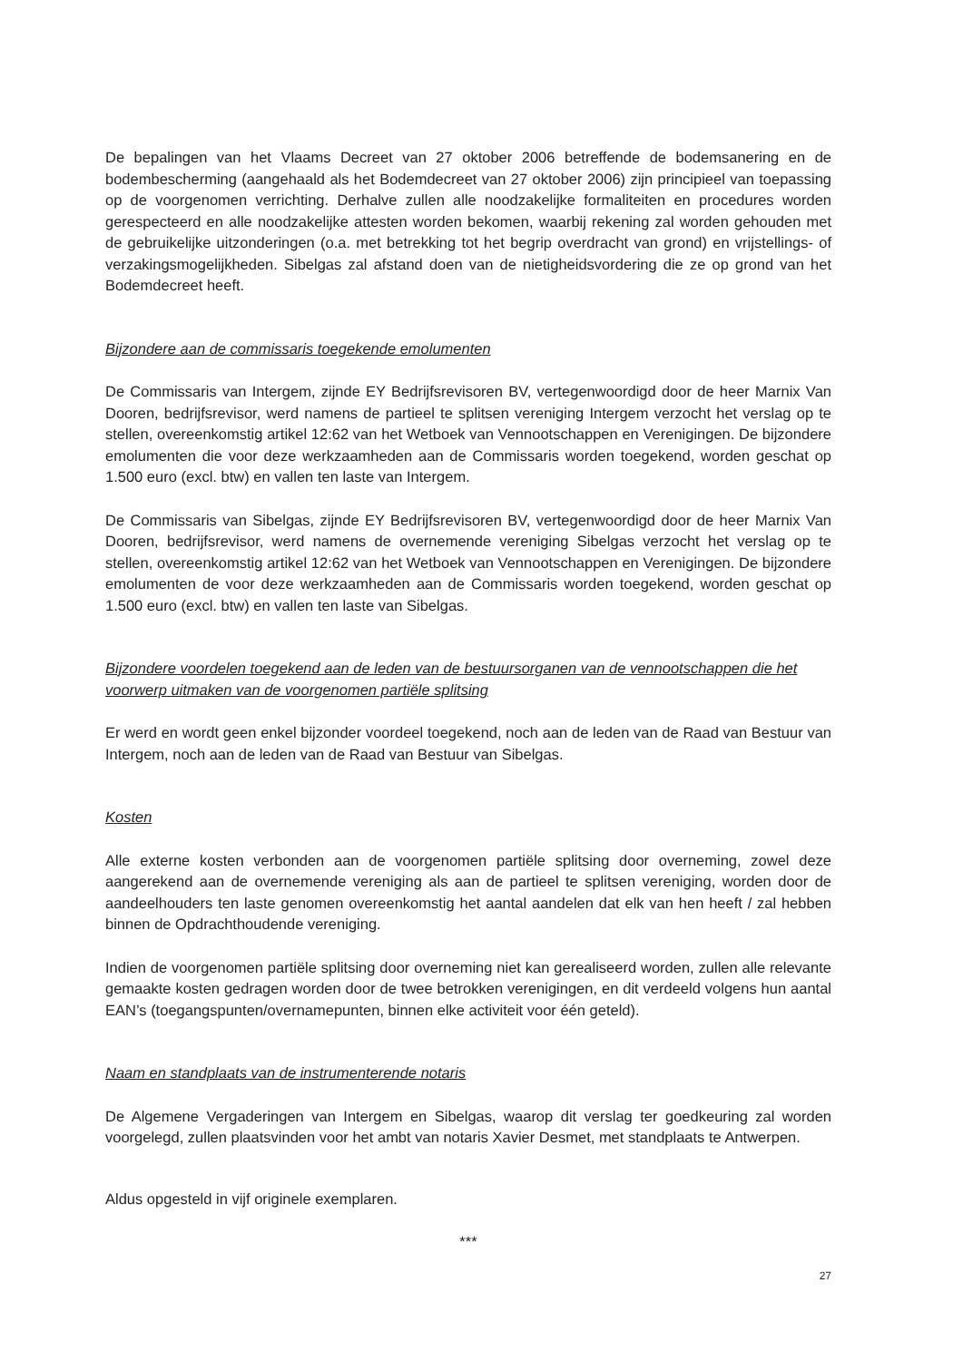De bepalingen van het Vlaams Decreet van 27 oktober 2006 betreffende de bodemsanering en de bodembescherming (aangehaald als het Bodemdecreet van 27 oktober 2006) zijn principieel van toepassing op de voorgenomen verrichting. Derhalve zullen alle noodzakelijke formaliteiten en procedures worden gerespecteerd en alle noodzakelijke attesten worden bekomen, waarbij rekening zal worden gehouden met de gebruikelijke uitzonderingen (o.a. met betrekking tot het begrip overdracht van grond) en vrijstellings- of verzakingsmogelijkheden. Sibelgas zal afstand doen van de nietigheidsvordering die ze op grond van het Bodemdecreet heeft.
Bijzondere aan de commissaris toegekende emolumenten
De Commissaris van Intergem, zijnde EY Bedrijfsrevisoren BV, vertegenwoordigd door de heer Marnix Van Dooren, bedrijfsrevisor, werd namens de partieel te splitsen vereniging Intergem verzocht het verslag op te stellen, overeenkomstig artikel 12:62 van het Wetboek van Vennootschappen en Verenigingen. De bijzondere emolumenten die voor deze werkzaamheden aan de Commissaris worden toegekend, worden geschat op 1.500 euro (excl. btw) en vallen ten laste van Intergem.
De Commissaris van Sibelgas, zijnde EY Bedrijfsrevisoren BV, vertegenwoordigd door de heer Marnix Van Dooren, bedrijfsrevisor, werd namens de overnemende vereniging Sibelgas verzocht het verslag op te stellen, overeenkomstig artikel 12:62 van het Wetboek van Vennootschappen en Verenigingen. De bijzondere emolumenten de voor deze werkzaamheden aan de Commissaris worden toegekend, worden geschat op 1.500 euro (excl. btw) en vallen ten laste van Sibelgas.
Bijzondere voordelen toegekend aan de leden van de bestuursorganen van de vennootschappen die het voorwerp uitmaken van de voorgenomen partiële splitsing
Er werd en wordt geen enkel bijzonder voordeel toegekend, noch aan de leden van de Raad van Bestuur van Intergem, noch aan de leden van de Raad van Bestuur van Sibelgas.
Kosten
Alle externe kosten verbonden aan de voorgenomen partiële splitsing door overneming, zowel deze aangerekend aan de overnemende vereniging als aan de partieel te splitsen vereniging, worden door de aandeelhouders ten laste genomen overeenkomstig het aantal aandelen dat elk van hen heeft / zal hebben binnen de Opdrachthoudende vereniging.
Indien de voorgenomen partiële splitsing door overneming niet kan gerealiseerd worden, zullen alle relevante gemaakte kosten gedragen worden door de twee betrokken verenigingen, en dit verdeeld volgens hun aantal EAN’s (toegangspunten/overnamepunten, binnen elke activiteit voor één geteld).
Naam en standplaats van de instrumenterende notaris
De Algemene Vergaderingen van Intergem en Sibelgas, waarop dit verslag ter goedkeuring zal worden voorgelegd, zullen plaatsvinden voor het ambt van notaris Xavier Desmet, met standplaats te Antwerpen.
Aldus opgesteld in vijf originele exemplaren.
***
27